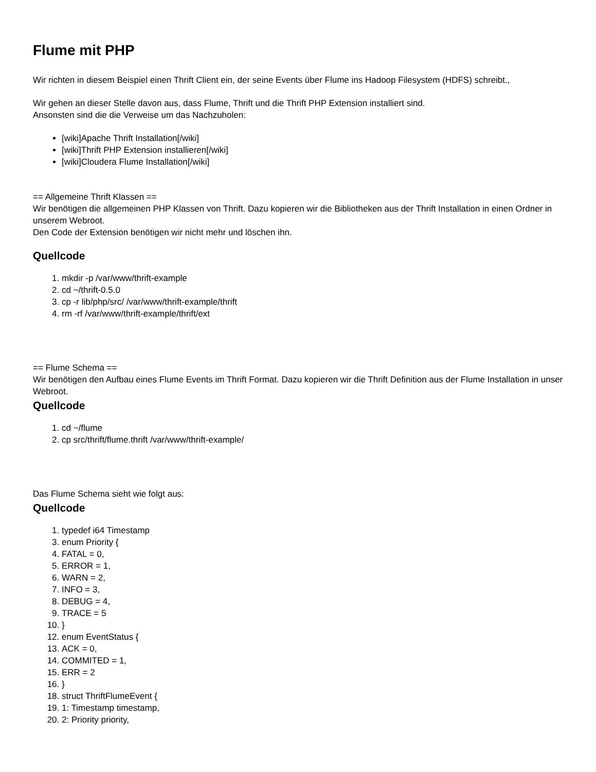Flume mit PHP
Wir richten in diesem Beispiel einen Thrift Client ein, der seine Events über Flume ins Hadoop Filesystem (HDFS) schreibt.,
Wir gehen an dieser Stelle davon aus, dass Flume, Thrift und die Thrift PHP Extension installiert sind.
Ansonsten sind die die Verweise um das Nachzuholen:
[wiki]Apache Thrift Installation[/wiki]
[wiki]Thrift PHP Extension installieren[/wiki]
[wiki]Cloudera Flume Installation[/wiki]
== Allgemeine Thrift Klassen ==
Wir benötigen die allgemeinen PHP Klassen von Thrift. Dazu kopieren wir die Bibliotheken aus der Thrift Installation in einen Ordner in unserem Webroot.
Den Code der Extension benötigen wir nicht mehr und löschen ihn.
Quellcode
1. mkdir -p /var/www/thrift-example
2. cd ~/thrift-0.5.0
3. cp -r lib/php/src/ /var/www/thrift-example/thrift
4. rm -rf /var/www/thrift-example/thrift/ext
== Flume Schema ==
Wir benötigen den Aufbau eines Flume Events im Thrift Format. Dazu kopieren wir die Thrift Definition aus der Flume Installation in unser Webroot.
Quellcode
1. cd ~/flume
2. cp src/thrift/flume.thrift /var/www/thrift-example/
Das Flume Schema sieht wie folgt aus:
Quellcode
1. typedef i64 Timestamp
3. enum Priority {
4. FATAL = 0,
5. ERROR = 1,
6. WARN = 2,
7. INFO = 3,
8. DEBUG = 4,
9. TRACE = 5
10. }
12. enum EventStatus {
13. ACK = 0,
14. COMMITED = 1,
15. ERR = 2
16. }
18. struct ThriftFlumeEvent {
19. 1: Timestamp timestamp,
20. 2: Priority priority,